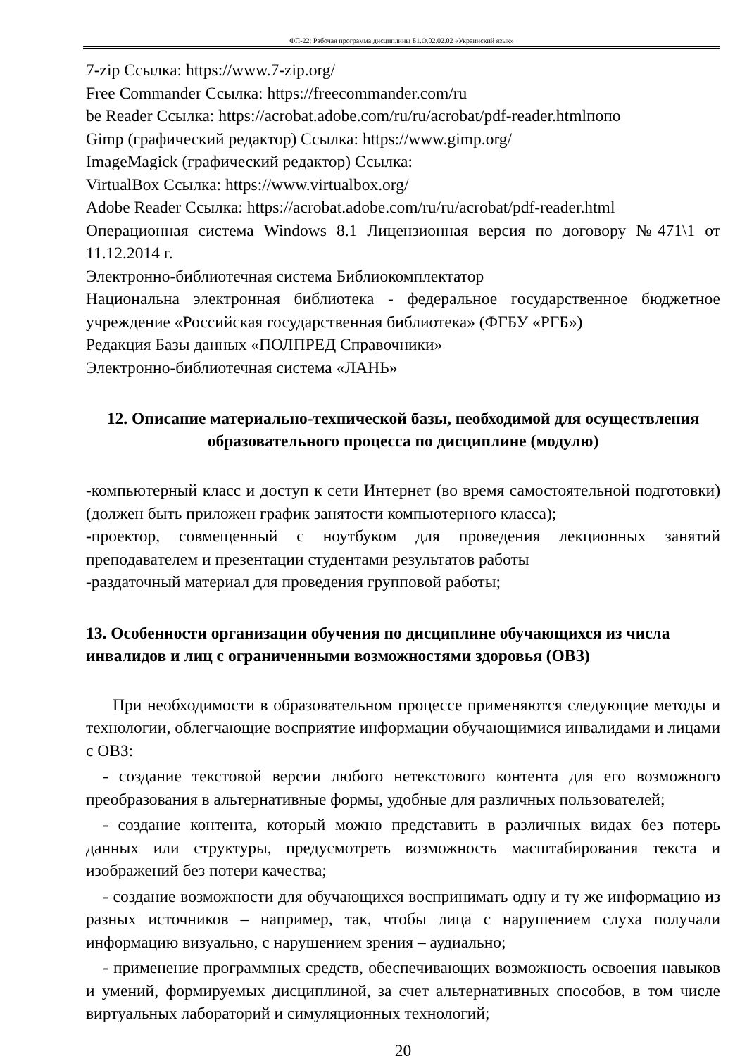ФП-22: Рабочая программа дисциплины Б1.О.02.02.02 «Украинский язык»
7-zip Ссылка: https://www.7-zip.org/
Free Commander Ссылка: https://freecommander.com/ru
be Reader Ссылка: https://acrobat.adobe.com/ru/ru/acrobat/pdf-reader.htmlпопо
Gimp (графический редактор) Ссылка: https://www.gimp.org/
ImageMagick (графический редактор) Ссылка:
VirtualBox Ссылка: https://www.virtualbox.org/
Adobe Reader Ссылка: https://acrobat.adobe.com/ru/ru/acrobat/pdf-reader.html
Операционная система Windows 8.1 Лицензионная версия по договору №471\1 от 11.12.2014 г.
Электронно-библиотечная система Библиокомплектатор
Национальна электронная библиотека - федеральное государственное бюджетное учреждение «Российская государственная библиотека» (ФГБУ «РГБ»)
Редакция Базы данных «ПОЛПРЕД Справочники»
Электронно-библиотечная система «ЛАНЬ»
12. Описание материально-технической базы, необходимой для осуществления образовательного процесса по дисциплине (модулю)
-компьютерный класс и доступ к сети Интернет (во время самостоятельной подготовки) (должен быть приложен график занятости компьютерного класса);
-проектор, совмещенный с ноутбуком для проведения лекционных занятий преподавателем и презентации студентами результатов работы
-раздаточный материал для проведения групповой работы;
13. Особенности организации обучения по дисциплине обучающихся из числа инвалидов и лиц с ограниченными возможностями здоровья (ОВЗ)
При необходимости в образовательном процессе применяются следующие методы и технологии, облегчающие восприятие информации обучающимися инвалидами и лицами с ОВЗ:
- создание текстовой версии любого нетекстового контента для его возможного преобразования в альтернативные формы, удобные для различных пользователей;
- создание контента, который можно представить в различных видах без потерь данных или структуры, предусмотреть возможность масштабирования текста и изображений без потери качества;
- создание возможности для обучающихся воспринимать одну и ту же информацию из разных источников – например, так, чтобы лица с нарушением слуха получали информацию визуально, с нарушением зрения – аудиально;
- применение программных средств, обеспечивающих возможность освоения навыков и умений, формируемых дисциплиной, за счет альтернативных способов, в том числе виртуальных лабораторий и симуляционных технологий;
20